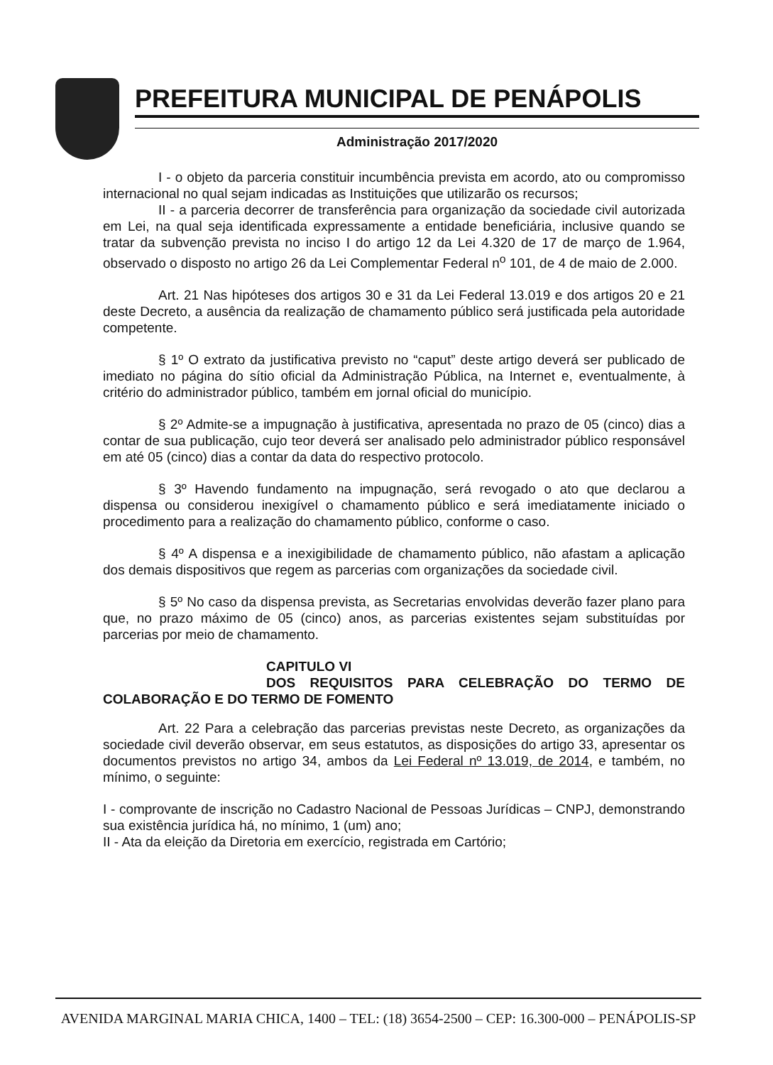PREFEITURA MUNICIPAL DE PENÁPOLIS
Administração 2017/2020
I - o objeto da parceria constituir incumbência prevista em acordo, ato ou compromisso internacional no qual sejam indicadas as Instituições que utilizarão os recursos;
II - a parceria decorrer de transferência para organização da sociedade civil autorizada em Lei, na qual seja identificada expressamente a entidade beneficiária, inclusive quando se tratar da subvenção prevista no inciso I do artigo 12 da Lei 4.320 de 17 de março de 1.964, observado o disposto no artigo 26 da Lei Complementar Federal n<sup>o</sup> 101, de 4 de maio de 2.000.
Art. 21 Nas hipóteses dos artigos 30 e 31 da Lei Federal 13.019 e dos artigos 20 e 21 deste Decreto, a ausência da realização de chamamento público será justificada pela autoridade competente.
§ 1º O extrato da justificativa previsto no “caput” deste artigo deverá ser publicado de imediato no página do sítio oficial da Administração Pública, na Internet e, eventualmente, à critério do administrador público, também em jornal oficial do município.
§ 2º Admite-se a impugnação à justificativa, apresentada no prazo de 05 (cinco) dias a contar de sua publicação, cujo teor deverá ser analisado pelo administrador público responsável em até 05 (cinco) dias a contar da data do respectivo protocolo.
§ 3º Havendo fundamento na impugnação, será revogado o ato que declarou a dispensa ou considerou inexigível o chamamento público e será imediatamente iniciado o procedimento para a realização do chamamento público, conforme o caso.
§ 4º A dispensa e a inexigibilidade de chamamento público, não afastam a aplicação dos demais dispositivos que regem as parcerias com organizações da sociedade civil.
§ 5º No caso da dispensa prevista, as Secretarias envolvidas deverão fazer plano para que, no prazo máximo de 05 (cinco) anos, as parcerias existentes sejam substituídas por parcerias por meio de chamamento.
CAPITULO VI
DOS REQUISITOS PARA CELEBRAÇÃO DO TERMO DE COLABORAÇÃO E DO TERMO DE FOMENTO
Art. 22 Para a celebração das parcerias previstas neste Decreto, as organizações da sociedade civil deverão observar, em seus estatutos, as disposições do artigo 33, apresentar os documentos previstos no artigo 34, ambos da Lei Federal nº 13.019, de 2014, e também, no mínimo, o seguinte:
I - comprovante de inscrição no Cadastro Nacional de Pessoas Jurídicas – CNPJ, demonstrando sua existência jurídica há, no mínimo, 1 (um) ano;
II - Ata da eleição da Diretoria em exercício, registrada em Cartório;
AVENIDA MARGINAL MARIA CHICA, 1400 – TEL: (18) 3654-2500 – CEP: 16.300-000 – PENÁPOLIS-SP